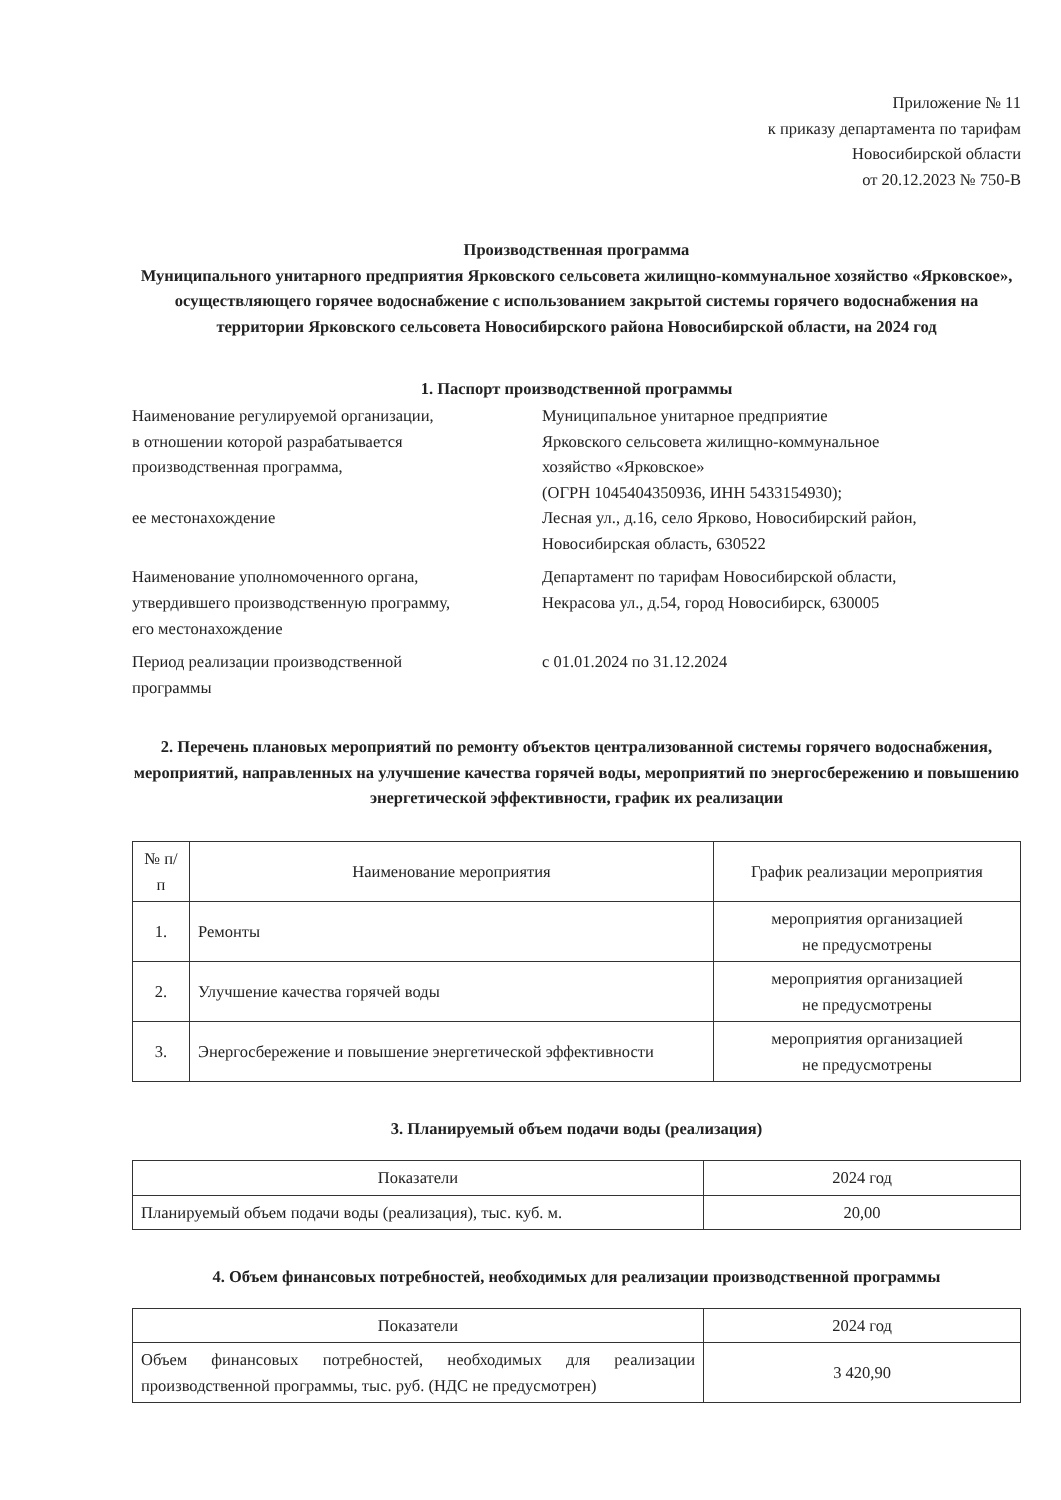Приложение № 11
к приказу департамента по тарифам
Новосибирской области
от 20.12.2023 № 750-В
Производственная программа
Муниципального унитарного предприятия Ярковского сельсовета жилищно-коммунальное хозяйство «Ярковское», осуществляющего горячее водоснабжение с использованием закрытой системы горячего водоснабжения на территории Ярковского сельсовета Новосибирского района Новосибирской области, на 2024 год
1. Паспорт производственной программы
Наименование регулируемой организации,
в отношении которой разрабатывается
производственная программа,
ее местонахождение
Муниципальное унитарное предприятие
Ярковского сельсовета жилищно-коммунальное
хозяйство «Ярковское»
(ОГРН 1045404350936, ИНН 5433154930);
Лесная ул., д.16, село Ярково, Новосибирский район,
Новосибирская область, 630522
Наименование уполномоченного органа,
утвердившего производственную программу,
его местонахождение
Департамент по тарифам Новосибирской области,
Некрасова ул., д.54, город Новосибирск, 630005
Период реализации производственной
программы
с 01.01.2024 по 31.12.2024
2. Перечень плановых мероприятий по ремонту объектов централизованной системы горячего водоснабжения, мероприятий, направленных на улучшение качества горячей воды, мероприятий по энергосбережению и повышению энергетической эффективности, график их реализации
| № п/п | Наименование мероприятия | График реализации мероприятия |
| --- | --- | --- |
| 1. | Ремонты | мероприятия организацией не предусмотрены |
| 2. | Улучшение качества горячей воды | мероприятия организацией не предусмотрены |
| 3. | Энергосбережение и повышение энергетической эффективности | мероприятия организацией не предусмотрены |
3. Планируемый объем подачи воды (реализация)
| Показатели | 2024 год |
| --- | --- |
| Планируемый объем подачи воды (реализация), тыс. куб. м. | 20,00 |
4. Объем финансовых потребностей, необходимых для реализации производственной программы
| Показатели | 2024 год |
| --- | --- |
| Объем финансовых потребностей, необходимых для реализации производственной программы, тыс. руб. (НДС не предусмотрен) | 3 420,90 |